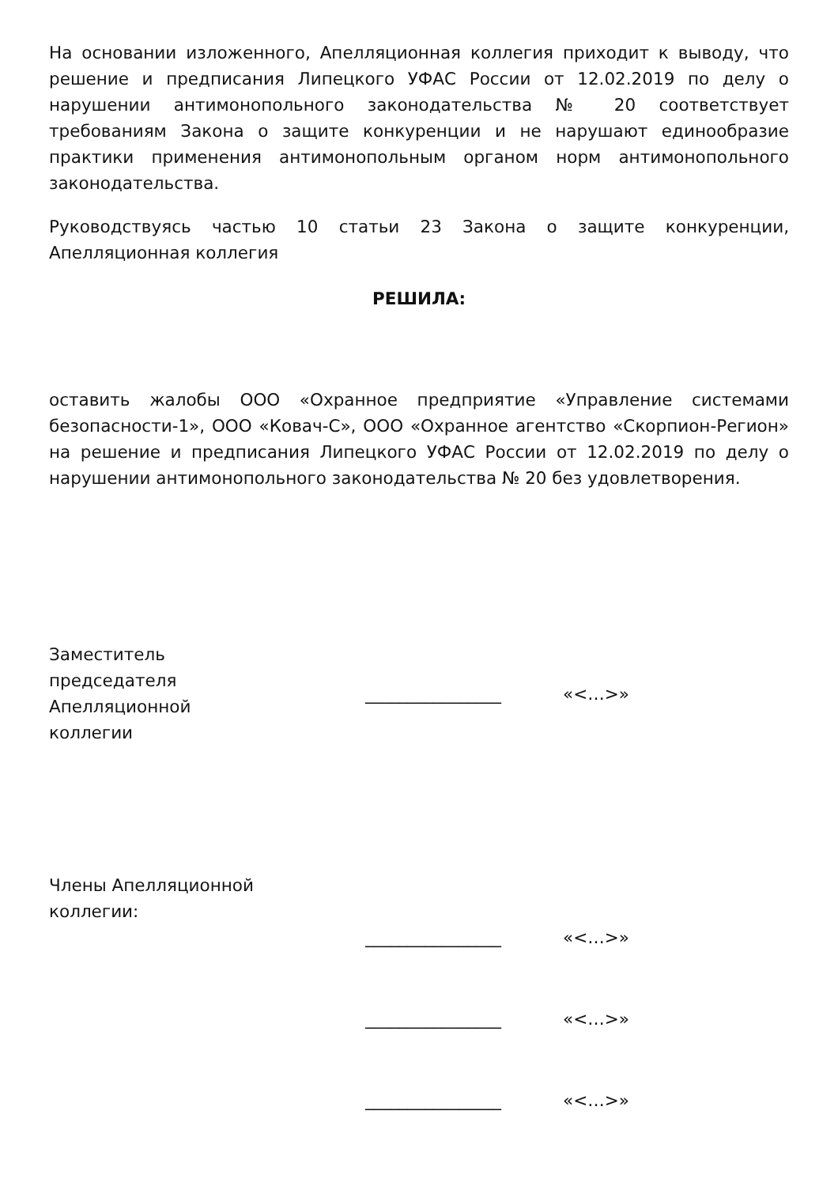На основании изложенного, Апелляционная коллегия приходит к выводу, что решение и предписания Липецкого УФАС России от 12.02.2019 по делу о нарушении антимонопольного законодательства № 20 соответствует требованиям Закона о защите конкуренции и не нарушают единообразие практики применения антимонопольным органом норм антимонопольного законодательства.
Руководствуясь частью 10 статьи 23 Закона о защите конкуренции, Апелляционная коллегия
РЕШИЛА:
оставить жалобы ООО «Охранное предприятие «Управление системами безопасности-1», ООО «Ковач-С», ООО «Охранное агентство «Скорпион-Регион» на решение и предписания Липецкого УФАС России от 12.02.2019 по делу о нарушении антимонопольного законодательства № 20 без удовлетворения.
Заместитель
председателя
Апелляционной
коллегии
________________ «<…>»
Члены Апелляционной
коллегии:
________________ «<…>»
________________ «<…>»
________________ «<…>»